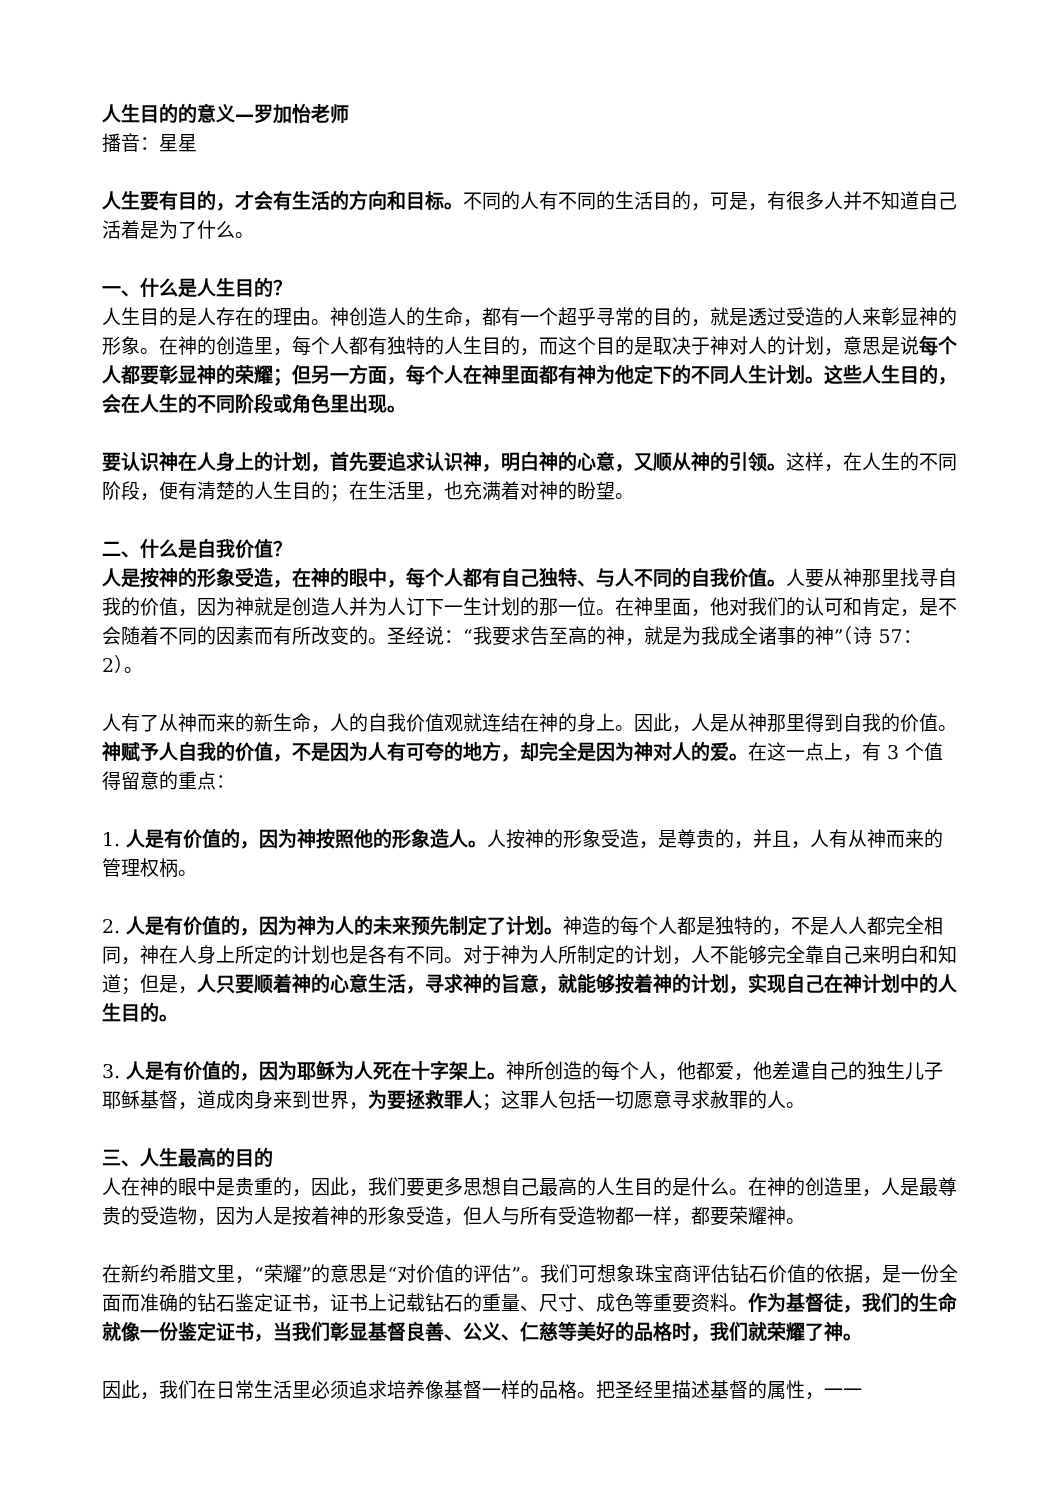人生目的的意义—罗加怡老师
播音：星星
人生要有目的，才会有生活的方向和目标。不同的人有不同的生活目的，可是，有很多人并不知道自己活着是为了什么。
一、什么是人生目的？
人生目的是人存在的理由。神创造人的生命，都有一个超乎寻常的目的，就是透过受造的人来彰显神的形象。在神的创造里，每个人都有独特的人生目的，而这个目的是取决于神对人的计划，意思是说每个人都要彰显神的荣耀；但另一方面，每个人在神里面都有神为他定下的不同人生计划。这些人生目的，会在人生的不同阶段或角色里出现。
要认识神在人身上的计划，首先要追求认识神，明白神的心意，又顺从神的引领。这样，在人生的不同阶段，便有清楚的人生目的；在生活里，也充满着对神的盼望。
二、什么是自我价值？
人是按神的形象受造，在神的眼中，每个人都有自己独特、与人不同的自我价值。人要从神那里找寻自我的价值，因为神就是创造人并为人订下一生计划的那一位。在神里面，他对我们的认可和肯定，是不会随着不同的因素而有所改变的。圣经说：“我要求告至高的神，就是为我成全诸事的神”（诗 57：2）。
人有了从神而来的新生命，人的自我价值观就连结在神的身上。因此，人是从神那里得到自我的价值。神赋予人自我的价值，不是因为人有可夸的地方，却完全是因为神对人的爱。在这一点上，有 3 个值得留意的重点：
1. 人是有价值的，因为神按照他的形象造人。人按神的形象受造，是尊贵的，并且，人有从神而来的管理权柄。
2. 人是有价值的，因为神为人的未来预先制定了计划。神造的每个人都是独特的，不是人人都完全相同，神在人身上所定的计划也是各有不同。对于神为人所制定的计划，人不能够完全靠自己来明白和知道；但是，人只要顺着神的心意生活，寻求神的旨意，就能够按着神的计划，实现自己在神计划中的人生目的。
3. 人是有价值的，因为耶稣为人死在十字架上。神所创造的每个人，他都爱，他差遣自己的独生儿子耶稣基督，道成肉身来到世界，为要拯救罪人；这罪人包括一切愿意寻求赦罪的人。
三、人生最高的目的
人在神的眼中是贵重的，因此，我们要更多思想自己最高的人生目的是什么。在神的创造里，人是最尊贵的受造物，因为人是按着神的形象受造，但人与所有受造物都一样，都要荣耀神。
在新约希腊文里，“荣耀”的意思是“对价值的评估”。我们可想象珠宝商评估钻石价值的依据，是一份全面而准确的钻石鉴定证书，证书上记载钻石的重量、尺寸、成色等重要资料。作为基督徒，我们的生命就像一份鉴定证书，当我们彰显基督良善、公义、仁慈等美好的品格时，我们就荣耀了神。
因此，我们在日常生活里必须追求培养像基督一样的品格。把圣经里描述基督的属性，一一